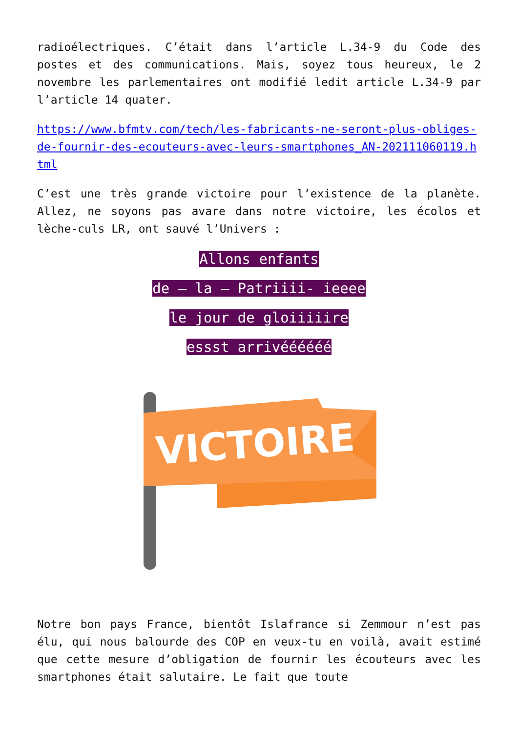radioélectriques. C’était dans l’article L.34-9 du Code des postes et des communications. Mais, soyez tous heureux, le 2 novembre les parlementaires ont modifié ledit article L.34-9 par l’article 14 quater.
https://www.bfmtv.com/tech/les-fabricants-ne-seront-plus-obliges-de-fournir-des-ecouteurs-avec-leurs-smartphones_AN-202111060119.html
C’est une très grande victoire pour l’existence de la planète. Allez, ne soyons pas avare dans notre victoire, les écolos et lèche-culs LR, ont sauvé l’Univers :
Allons enfants
de – la – Patriiii- ieeee
le jour de gloiiiiire
essst arrivéééééé
VICTOIRE
Notre bon pays France, bientôt Islafrance si Zemmour n’est pas élu, qui nous balourde des COP en veux-tu en voilà, avait estimé que cette mesure d’obligation de fournir les écouteurs avec les smartphones était salutaire. Le fait que toute